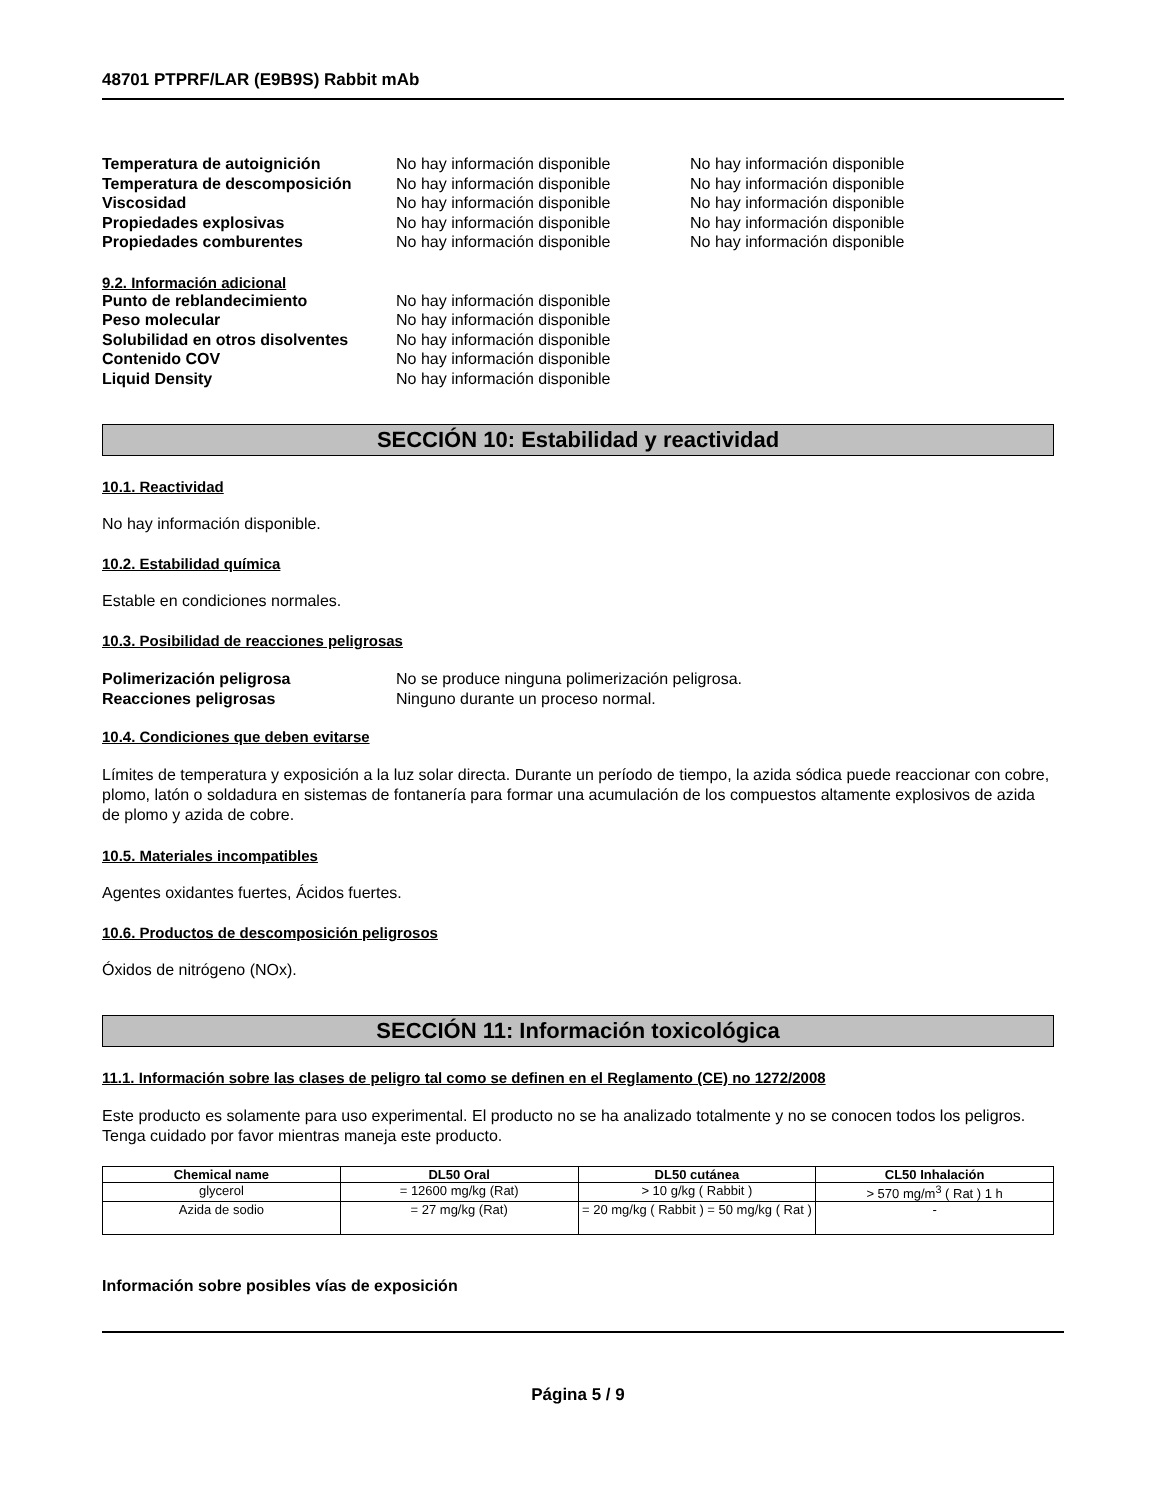48701 PTPRF/LAR (E9B9S) Rabbit mAb
Temperatura de autoignición No hay información disponible No hay información disponible
Temperatura de descomposición No hay información disponible No hay información disponible
Viscosidad No hay información disponible No hay información disponible
Propiedades explosivas No hay información disponible No hay información disponible
Propiedades comburentes No hay información disponible No hay información disponible
9.2. Información adicional
Punto de reblandecimiento No hay información disponible
Peso molecular No hay información disponible
Solubilidad en otros disolventes No hay información disponible
Contenido COV No hay información disponible
Liquid Density No hay información disponible
SECCIÓN 10: Estabilidad y reactividad
10.1. Reactividad
No hay información disponible.
10.2. Estabilidad química
Estable en condiciones normales.
10.3. Posibilidad de reacciones peligrosas
Polimerización peligrosa No se produce ninguna polimerización peligrosa.
Reacciones peligrosas Ninguno durante un proceso normal.
10.4. Condiciones que deben evitarse
Límites de temperatura y exposición a la luz solar directa. Durante un período de tiempo, la azida sódica puede reaccionar con cobre, plomo, latón o soldadura en sistemas de fontanería para formar una acumulación de los compuestos altamente explosivos de azida de plomo y azida de cobre.
10.5. Materiales incompatibles
Agentes oxidantes fuertes, Ácidos fuertes.
10.6. Productos de descomposición peligrosos
Óxidos de nitrógeno (NOx).
SECCIÓN 11: Información toxicológica
11.1. Información sobre las clases de peligro tal como se definen en el Reglamento (CE) no 1272/2008
Este producto es solamente para uso experimental. El producto no se ha analizado totalmente y no se conocen todos los peligros. Tenga cuidado por favor mientras maneja este producto.
| Chemical name | DL50 Oral | DL50 cutánea | CL50 Inhalación |
| --- | --- | --- | --- |
| glycerol | = 12600 mg/kg (Rat) | > 10 g/kg ( Rabbit ) | > 570 mg/m<sup>3</sup> ( Rat ) 1 h |
| Azida de sodio | = 27 mg/kg (Rat) | = 20 mg/kg ( Rabbit ) = 50 mg/kg ( Rat ) | - |
Información sobre posibles vías de exposición
Página 5 / 9